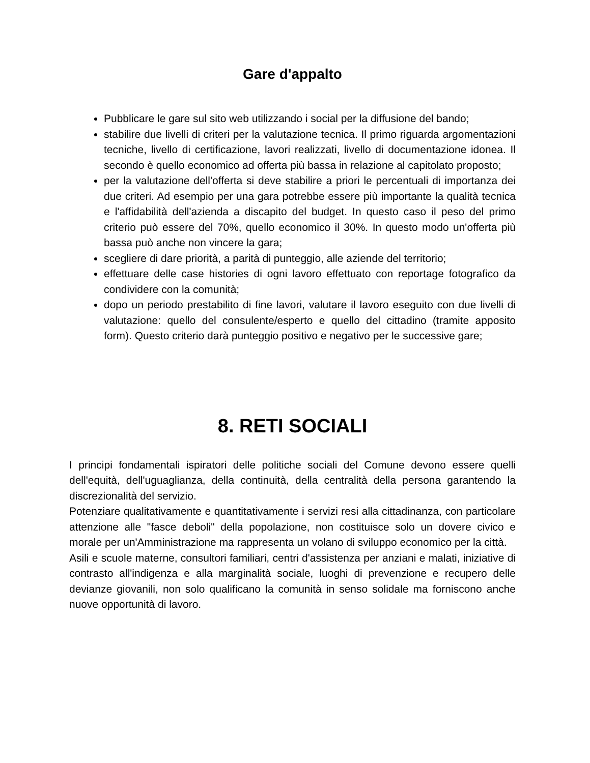Gare d'appalto
Pubblicare le gare sul sito web utilizzando i social per la diffusione del bando;
stabilire due livelli di criteri per la valutazione tecnica. Il primo riguarda argomentazioni tecniche, livello di certificazione, lavori realizzati, livello di documentazione idonea. Il secondo è quello economico ad offerta più bassa in relazione al capitolato proposto;
per la valutazione dell'offerta si deve stabilire a priori le percentuali di importanza dei due criteri. Ad esempio per una gara potrebbe essere più importante la qualità tecnica e l'affidabilità dell'azienda a discapito del budget. In questo caso il peso del primo criterio può essere del 70%, quello economico il 30%. In questo modo un'offerta più bassa può anche non vincere la gara;
scegliere di dare priorità, a parità di punteggio, alle aziende del territorio;
effettuare delle case histories di ogni lavoro effettuato con reportage fotografico da condividere con la comunità;
dopo un periodo prestabilito di fine lavori, valutare il lavoro eseguito con due livelli di valutazione: quello del consulente/esperto e quello del cittadino (tramite apposito form). Questo criterio darà punteggio positivo e negativo per le successive gare;
8. RETI SOCIALI
I principi fondamentali ispiratori delle politiche sociali del Comune devono essere quelli dell'equità, dell'uguaglianza, della continuità, della centralità della persona garantendo la discrezionalità del servizio.
Potenziare qualitativamente e quantitativamente i servizi resi alla cittadinanza, con particolare attenzione alle "fasce deboli" della popolazione, non costituisce solo un dovere civico e morale per un'Amministrazione ma rappresenta un volano di sviluppo economico per la città.
Asili e scuole materne, consultori familiari, centri d'assistenza per anziani e malati, iniziative di contrasto all'indigenza e alla marginalità sociale, luoghi di prevenzione e recupero delle devianze giovanili, non solo qualificano la comunità in senso solidale ma forniscono anche nuove opportunità di lavoro.